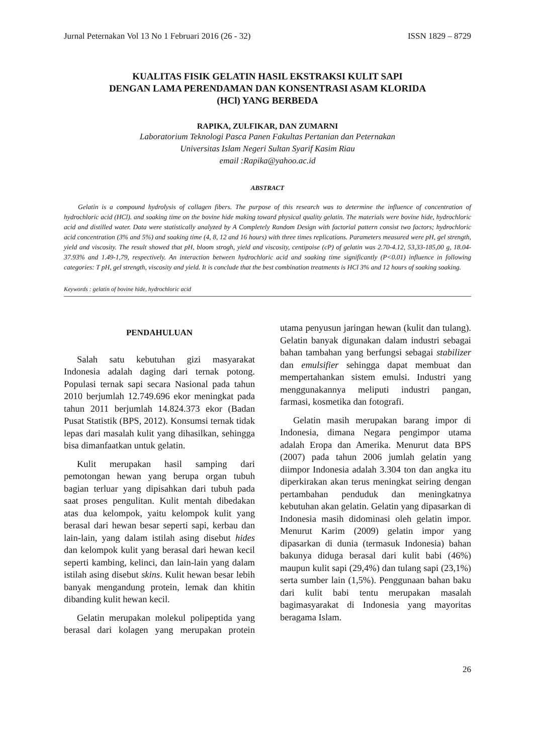Jurnal Peternakan Vol 13 No 1 Februari 2016 (26 - 32) ISSN 1829 – 8729
KUALITAS FISIK GELATIN HASIL EKSTRAKSI KULIT SAPI
DENGAN LAMA PERENDAMAN DAN KONSENTRASI ASAM KLORIDA
(HCl) YANG BERBEDA
RAPIKA, ZULFIKAR, DAN ZUMARNI
Laboratorium Teknologi Pasca Panen Fakultas Pertanian dan Peternakan
Universitas Islam Negeri Sultan Syarif Kasim Riau
email :Rapika@yahoo.ac.id
ABSTRACT
Gelatin is a compound hydrolysis of collagen fibers. The purpose of this research was to determine the influence of concentration of hydrochloric acid (HCl). and soaking time on the bovine hide making toward physical quality gelatin. The materials were bovine hide, hydrochloric acid and distilled water. Data were statistically analyzed by A Completely Random Design with factorial pattern consist two factors; hydrochloric acid concentration (3% and 5%) and soaking time (4, 8, 12 and 16 hours) with three times replications. Parameters measured were pH, gel strength, yield and viscosity. The result showed that pH, bloom strogh, yield and viscosity, centipoise (cP) of gelatin was 2.70-4.12, 53,33-185,00 g, 18.04-37.93% and 1.49-1,79, respectively. An interaction between hydrochloric acid and soaking time significantly (P<0.01) influence in following categories: T pH, gel strength, viscosity and yield. It is conclude that the best combination treatments is HCl 3% and 12 hours of soaking soaking.
Keywords : gelatin of bovine hide, hydrochloric acid
PENDAHULUAN
Salah satu kebutuhan gizi masyarakat Indonesia adalah daging dari ternak potong. Populasi ternak sapi secara Nasional pada tahun 2010 berjumlah 12.749.696 ekor meningkat pada tahun 2011 berjumlah 14.824.373 ekor (Badan Pusat Statistik (BPS, 2012). Konsumsi ternak tidak lepas dari masalah kulit yang dihasilkan, sehingga bisa dimanfaatkan untuk gelatin.
Kulit merupakan hasil samping dari pemotongan hewan yang berupa organ tubuh bagian terluar yang dipisahkan dari tubuh pada saat proses pengulitan. Kulit mentah dibedakan atas dua kelompok, yaitu kelompok kulit yang berasal dari hewan besar seperti sapi, kerbau dan lain-lain, yang dalam istilah asing disebut hides dan kelompok kulit yang berasal dari hewan kecil seperti kambing, kelinci, dan lain-lain yang dalam istilah asing disebut skins. Kulit hewan besar lebih banyak mengandung protein, lemak dan khitin dibanding kulit hewan kecil.
Gelatin merupakan molekul polipeptida yang berasal dari kolagen yang merupakan protein utama penyusun jaringan hewan (kulit dan tulang). Gelatin banyak digunakan dalam industri sebagai bahan tambahan yang berfungsi sebagai stabilizer dan emulsifier sehingga dapat membuat dan mempertahankan sistem emulsi. Industri yang menggunakannya meliputi industri pangan, farmasi, kosmetika dan fotografi.
Gelatin masih merupakan barang impor di Indonesia, dimana Negara pengimpor utama adalah Eropa dan Amerika. Menurut data BPS (2007) pada tahun 2006 jumlah gelatin yang diimpor Indonesia adalah 3.304 ton dan angka itu diperkirakan akan terus meningkat seiring dengan pertambahan penduduk dan meningkatnya kebutuhan akan gelatin. Gelatin yang dipasarkan di Indonesia masih didominasi oleh gelatin impor. Menurut Karim (2009) gelatin impor yang dipasarkan di dunia (termasuk Indonesia) bahan bakunya diduga berasal dari kulit babi (46%) maupun kulit sapi (29,4%) dan tulang sapi (23,1%) serta sumber lain (1,5%). Penggunaan bahan baku dari kulit babi tentu merupakan masalah bagimasyarakat di Indonesia yang mayoritas beragama Islam.
26